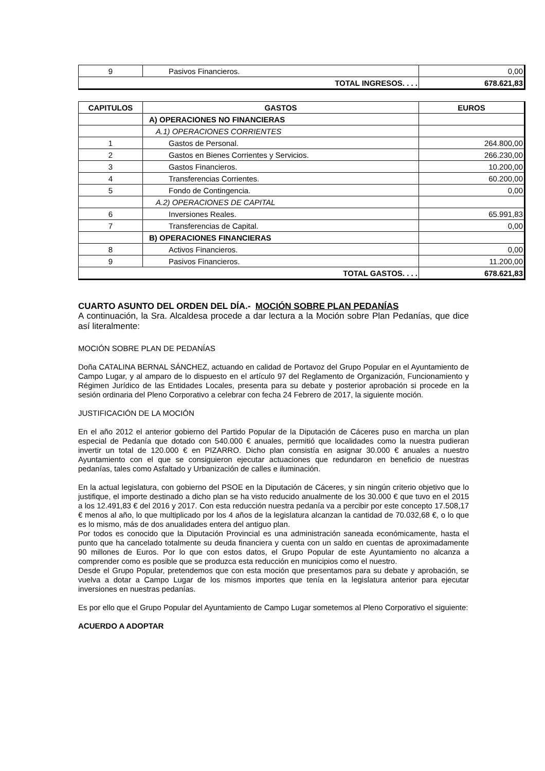| 9 | Pasivos Financieros. | 0,00 |
| TOTAL INGRESOS. . . . | | 678.621,83 |
| CAPITULOS | GASTOS | EUROS |
| --- | --- | --- |
| | A) OPERACIONES NO FINANCIERAS | |
| | A.1) OPERACIONES CORRIENTES | |
| 1 | Gastos de Personal. | 264.800,00 |
| 2 | Gastos en Bienes Corrientes y Servicios. | 266.230,00 |
| 3 | Gastos Financieros. | 10.200,00 |
| 4 | Transferencias Corrientes. | 60.200,00 |
| 5 | Fondo de Contingencia. | 0,00 |
| | A.2) OPERACIONES DE CAPITAL | |
| 6 | Inversiones Reales. | 65.991,83 |
| 7 | Transferencias de Capital. | 0,00 |
| | B) OPERACIONES FINANCIERAS | |
| 8 | Activos Financieros. | 0,00 |
| 9 | Pasivos Financieros. | 11.200,00 |
| TOTAL GASTOS. . . . | | 678.621,83 |
CUARTO ASUNTO DEL ORDEN DEL DÍA.- MOCIÓN SOBRE PLAN PEDANÍAS
A continuación, la Sra. Alcaldesa procede a dar lectura a la Moción sobre Plan Pedanías, que dice así literalmente:
MOCIÓN SOBRE PLAN DE PEDANÍAS
Doña CATALINA BERNAL SÁNCHEZ, actuando en calidad de Portavoz del Grupo Popular en el Ayuntamiento de Campo Lugar, y al amparo de lo dispuesto en el artículo 97 del Reglamento de Organización, Funcionamiento y Régimen Jurídico de las Entidades Locales, presenta para su debate y posterior aprobación si procede en la sesión ordinaria del Pleno Corporativo a celebrar con fecha 24 Febrero de 2017, la siguiente moción.
JUSTIFICACIÓN DE LA MOCIÓN
En el año 2012 el anterior gobierno del Partido Popular de la Diputación de Cáceres puso en marcha un plan especial de Pedanía que dotado con 540.000 € anuales, permitió que localidades como la nuestra pudieran invertir un total de 120.000 € en PIZARRO. Dicho plan consistía en asignar 30.000 € anuales a nuestro Ayuntamiento con el que se consiguieron ejecutar actuaciones que redundaron en beneficio de nuestras pedanías, tales como Asfaltado y Urbanización de calles e iluminación.
En la actual legislatura, con gobierno del PSOE en la Diputación de Cáceres, y sin ningún criterio objetivo que lo justifique, el importe destinado a dicho plan se ha visto reducido anualmente de los 30.000 € que tuvo en el 2015 a los 12.491,83 € del 2016 y 2017. Con esta reducción nuestra pedanía va a percibir por este concepto 17.508,17 € menos al año, lo que multiplicado por los 4 años de la legislatura alcanzan la cantidad de 70.032,68 €, o lo que es lo mismo, más de dos anualidades entera del antiguo plan.
Por todos es conocido que la Diputación Provincial es una administración saneada económicamente, hasta el punto que ha cancelado totalmente su deuda financiera y cuenta con un saldo en cuentas de aproximadamente 90 millones de Euros. Por lo que con estos datos, el Grupo Popular de este Ayuntamiento no alcanza a comprender como es posible que se produzca esta reducción en municipios como el nuestro.
Desde el Grupo Popular, pretendemos que con esta moción que presentamos para su debate y aprobación, se vuelva a dotar a Campo Lugar de los mismos importes que tenía en la legislatura anterior para ejecutar inversiones en nuestras pedanías.
Es por ello que el Grupo Popular del Ayuntamiento de Campo Lugar sometemos al Pleno Corporativo el siguiente:
ACUERDO A ADOPTAR